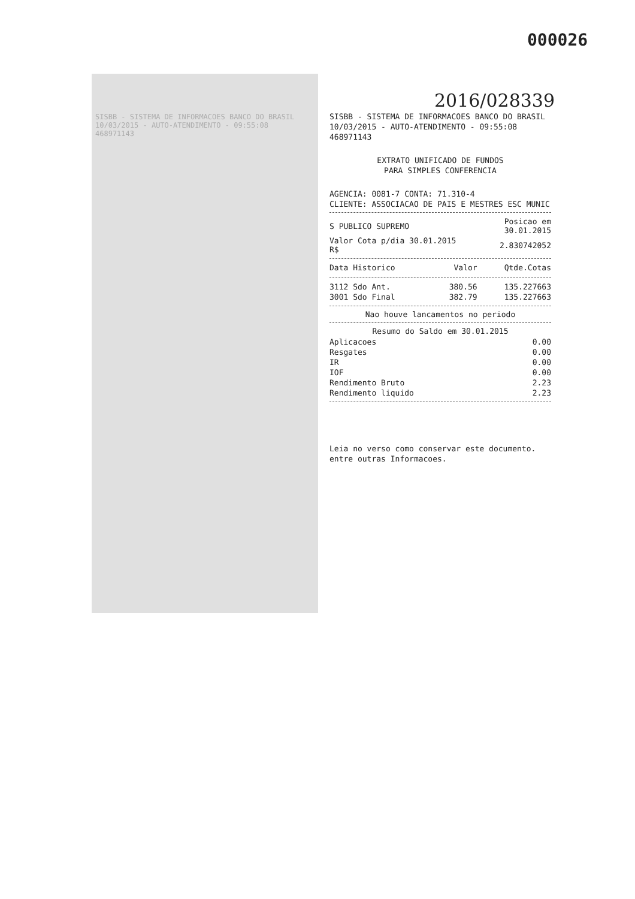000026
2016/028339
SISBB - SISTEMA DE INFORMACOES BANCO DO BRASIL
10/03/2015 - AUTO-ATENDIMENTO - 09:55:08
468971143
SISBB - SISTEMA DE INFORMACOES BANCO DO BRASIL
10/03/2015 - AUTO-ATENDIMENTO - 09:55:08
468971143
EXTRATO UNIFICADO DE FUNDOS
PARA SIMPLES CONFERENCIA
AGENCIA: 0081-7 CONTA: 71.310-4
CLIENTE: ASSOCIACAO DE PAIS E MESTRES ESC MUNIC
| S PUBLICO SUPREMO | Posicao em 30.01.2015 |
| Valor Cota p/dia 30.01.2015 R$ | 2.830742052 |
| Data Historico | Valor | Qtde.Cotas |
| --- | --- | --- |
| 3112 Sdo Ant. | 380.56 | 135.227663 |
| 3001 Sdo Final | 382.79 | 135.227663 |
Nao houve lancamentos no periodo
Resumo do Saldo em 30.01.2015
| Aplicacoes | 0.00 |
| Resgates | 0.00 |
| IR | 0.00 |
| IOF | 0.00 |
| Rendimento Bruto | 2.23 |
| Rendimento liquido | 2.23 |
Leia no verso como conservar este documento.
entre outras Informacoes.